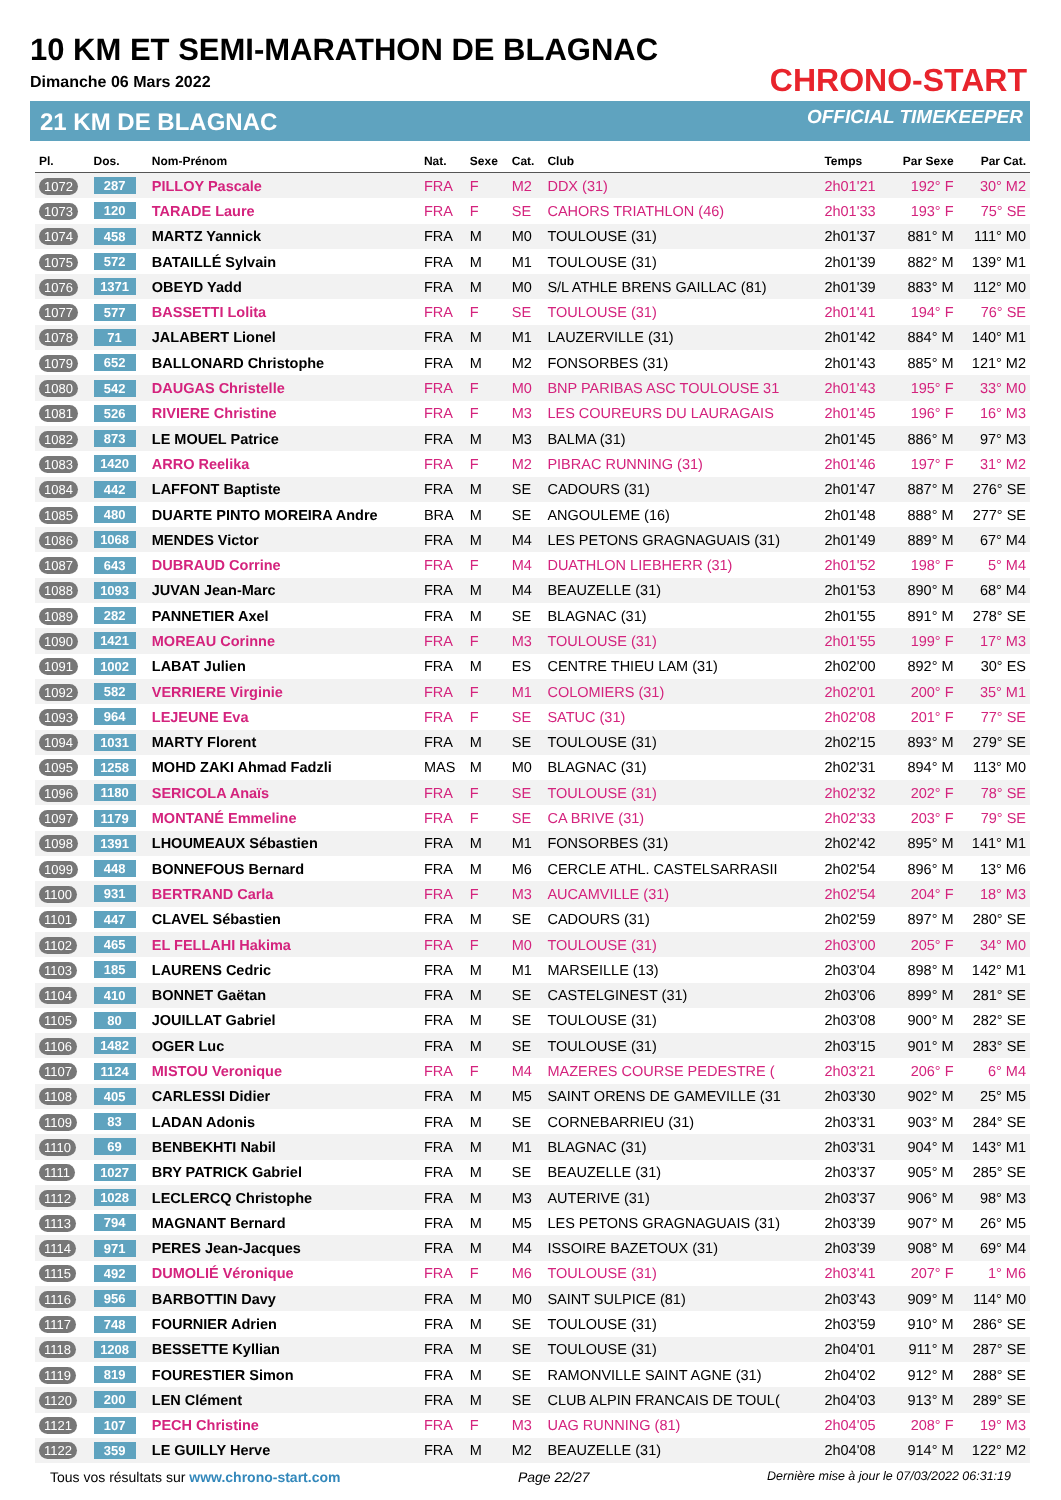10 KM ET SEMI-MARATHON DE BLAGNAC
Dimanche 06 Mars 2022
21 KM DE BLAGNAC
CHRONO-START
OFFICIAL TIMEKEEPER
| Pl. | Dos. | Nom-Prénom | Nat. | Sexe | Cat. | Club | Temps | Par Sexe | Par Cat. |
| --- | --- | --- | --- | --- | --- | --- | --- | --- | --- |
| 1072 | 287 | PILLOY Pascale | FRA | F | M2 | DDX (31) | 2h01'21 | 192° F | 30° M2 |
| 1073 | 120 | TARADE Laure | FRA | F | SE | CAHORS TRIATHLON (46) | 2h01'33 | 193° F | 75° SE |
| 1074 | 458 | MARTZ Yannick | FRA | M | M0 | TOULOUSE (31) | 2h01'37 | 881° M | 111° M0 |
| 1075 | 572 | BATAILLÉ Sylvain | FRA | M | M1 | TOULOUSE (31) | 2h01'39 | 882° M | 139° M1 |
| 1076 | 1371 | OBEYD Yadd | FRA | M | M0 | S/L ATHLE BRENS GAILLAC (81) | 2h01'39 | 883° M | 112° M0 |
| 1077 | 577 | BASSETTI Lolita | FRA | F | SE | TOULOUSE (31) | 2h01'41 | 194° F | 76° SE |
| 1078 | 71 | JALABERT Lionel | FRA | M | M1 | LAUZERVILLE (31) | 2h01'42 | 884° M | 140° M1 |
| 1079 | 652 | BALLONARD Christophe | FRA | M | M2 | FONSORBES (31) | 2h01'43 | 885° M | 121° M2 |
| 1080 | 542 | DAUGAS Christelle | FRA | F | M0 | BNP PARIBAS ASC TOULOUSE 31 | 2h01'43 | 195° F | 33° M0 |
| 1081 | 526 | RIVIERE Christine | FRA | F | M3 | LES COUREURS DU LAURAGAIS | 2h01'45 | 196° F | 16° M3 |
| 1082 | 873 | LE MOUEL Patrice | FRA | M | M3 | BALMA (31) | 2h01'45 | 886° M | 97° M3 |
| 1083 | 1420 | ARRO Reelika | FRA | F | M2 | PIBRAC RUNNING (31) | 2h01'46 | 197° F | 31° M2 |
| 1084 | 442 | LAFFONT Baptiste | FRA | M | SE | CADOURS (31) | 2h01'47 | 887° M | 276° SE |
| 1085 | 480 | DUARTE PINTO MOREIRA Andre | BRA | M | SE | ANGOULEME (16) | 2h01'48 | 888° M | 277° SE |
| 1086 | 1068 | MENDES Victor | FRA | M | M4 | LES PETONS GRAGNAGUAIS (31) | 2h01'49 | 889° M | 67° M4 |
| 1087 | 643 | DUBRAUD Corrine | FRA | F | M4 | DUATHLON LIEBHERR (31) | 2h01'52 | 198° F | 5° M4 |
| 1088 | 1093 | JUVAN Jean-Marc | FRA | M | M4 | BEAUZELLE (31) | 2h01'53 | 890° M | 68° M4 |
| 1089 | 282 | PANNETIER Axel | FRA | M | SE | BLAGNAC (31) | 2h01'55 | 891° M | 278° SE |
| 1090 | 1421 | MOREAU Corinne | FRA | F | M3 | TOULOUSE (31) | 2h01'55 | 199° F | 17° M3 |
| 1091 | 1002 | LABAT Julien | FRA | M | ES | CENTRE THIEU LAM (31) | 2h02'00 | 892° M | 30° ES |
| 1092 | 582 | VERRIERE Virginie | FRA | F | M1 | COLOMIERS (31) | 2h02'01 | 200° F | 35° M1 |
| 1093 | 964 | LEJEUNE Eva | FRA | F | SE | SATUC (31) | 2h02'08 | 201° F | 77° SE |
| 1094 | 1031 | MARTY Florent | FRA | M | SE | TOULOUSE (31) | 2h02'15 | 893° M | 279° SE |
| 1095 | 1258 | MOHD ZAKI Ahmad Fadzli | MAS | M | M0 | BLAGNAC (31) | 2h02'31 | 894° M | 113° M0 |
| 1096 | 1180 | SERICOLA Anaïs | FRA | F | SE | TOULOUSE (31) | 2h02'32 | 202° F | 78° SE |
| 1097 | 1179 | MONTANÉ Emmeline | FRA | F | SE | CA BRIVE (31) | 2h02'33 | 203° F | 79° SE |
| 1098 | 1391 | LHOUMEAUX Sébastien | FRA | M | M1 | FONSORBES (31) | 2h02'42 | 895° M | 141° M1 |
| 1099 | 448 | BONNEFOUS Bernard | FRA | M | M6 | CERCLE ATHL. CASTELSARRASII | 2h02'54 | 896° M | 13° M6 |
| 1100 | 931 | BERTRAND Carla | FRA | F | M3 | AUCAMVILLE (31) | 2h02'54 | 204° F | 18° M3 |
| 1101 | 447 | CLAVEL Sébastien | FRA | M | SE | CADOURS (31) | 2h02'59 | 897° M | 280° SE |
| 1102 | 465 | EL FELLAHI Hakima | FRA | F | M0 | TOULOUSE (31) | 2h03'00 | 205° F | 34° M0 |
| 1103 | 185 | LAURENS Cedric | FRA | M | M1 | MARSEILLE (13) | 2h03'04 | 898° M | 142° M1 |
| 1104 | 410 | BONNET Gaëtan | FRA | M | SE | CASTELGINEST (31) | 2h03'06 | 899° M | 281° SE |
| 1105 | 80 | JOUILLAT Gabriel | FRA | M | SE | TOULOUSE (31) | 2h03'08 | 900° M | 282° SE |
| 1106 | 1482 | OGER Luc | FRA | M | SE | TOULOUSE (31) | 2h03'15 | 901° M | 283° SE |
| 1107 | 1124 | MISTOU Veronique | FRA | F | M4 | MAZERES COURSE PEDESTRE ( | 2h03'21 | 206° F | 6° M4 |
| 1108 | 405 | CARLESSI Didier | FRA | M | M5 | SAINT ORENS DE GAMEVILLE (31 | 2h03'30 | 902° M | 25° M5 |
| 1109 | 83 | LADAN Adonis | FRA | M | SE | CORNEBARRIEU (31) | 2h03'31 | 903° M | 284° SE |
| 1110 | 69 | BENBEKHTI Nabil | FRA | M | M1 | BLAGNAC (31) | 2h03'31 | 904° M | 143° M1 |
| 1111 | 1027 | BRY PATRICK Gabriel | FRA | M | SE | BEAUZELLE (31) | 2h03'37 | 905° M | 285° SE |
| 1112 | 1028 | LECLERCQ Christophe | FRA | M | M3 | AUTERIVE (31) | 2h03'37 | 906° M | 98° M3 |
| 1113 | 794 | MAGNANT Bernard | FRA | M | M5 | LES PETONS GRAGNAGUAIS (31) | 2h03'39 | 907° M | 26° M5 |
| 1114 | 971 | PERES Jean-Jacques | FRA | M | M4 | ISSOIRE BAZETOUX (31) | 2h03'39 | 908° M | 69° M4 |
| 1115 | 492 | DUMOLIÉ Véronique | FRA | F | M6 | TOULOUSE (31) | 2h03'41 | 207° F | 1° M6 |
| 1116 | 956 | BARBOTTIN Davy | FRA | M | M0 | SAINT SULPICE (81) | 2h03'43 | 909° M | 114° M0 |
| 1117 | 748 | FOURNIER Adrien | FRA | M | SE | TOULOUSE (31) | 2h03'59 | 910° M | 286° SE |
| 1118 | 1208 | BESSETTE Kyllian | FRA | M | SE | TOULOUSE (31) | 2h04'01 | 911° M | 287° SE |
| 1119 | 819 | FOURESTIER Simon | FRA | M | SE | RAMONVILLE SAINT AGNE (31) | 2h04'02 | 912° M | 288° SE |
| 1120 | 200 | LEN Clément | FRA | M | SE | CLUB ALPIN FRANCAIS DE TOUL( | 2h04'03 | 913° M | 289° SE |
| 1121 | 107 | PECH Christine | FRA | F | M3 | UAG RUNNING (81) | 2h04'05 | 208° F | 19° M3 |
| 1122 | 359 | LE GUILLY Herve | FRA | M | M2 | BEAUZELLE (31) | 2h04'08 | 914° M | 122° M2 |
Tous vos résultats sur www.chrono-start.com Page 22/27 Dernière mise à jour le 07/03/2022 06:31:19